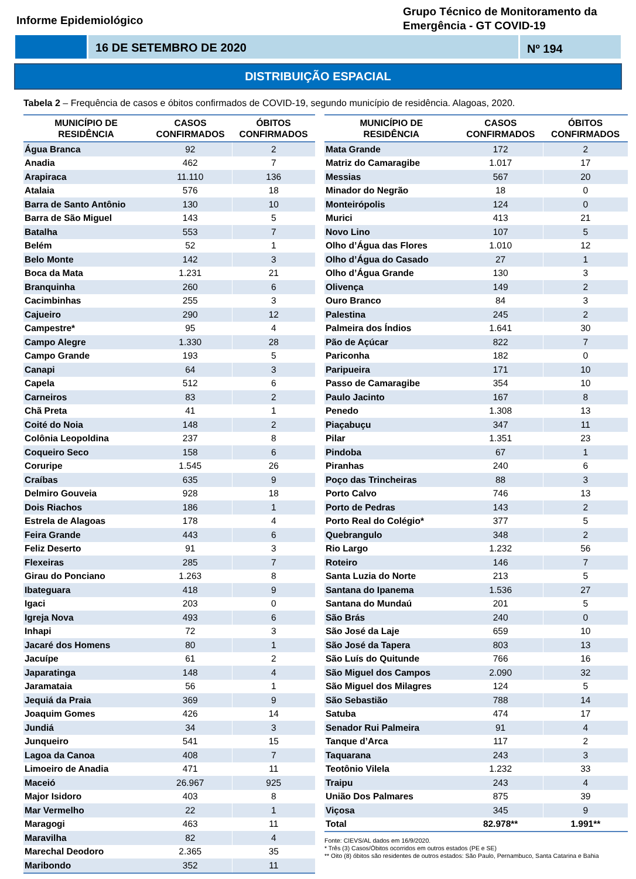Informe Epidemiológico
Grupo Técnico de Monitoramento da Emergência - GT COVID-19
16 DE SETEMBRO DE 2020 Nº 194
DISTRIBUIÇÃO ESPACIAL
Tabela 2 – Frequência de casos e óbitos confirmados de COVID-19, segundo município de residência. Alagoas, 2020.
| MUNICÍPIO DE RESIDÊNCIA | CASOS CONFIRMADOS | ÓBITOS CONFIRMADOS |
| --- | --- | --- |
| Água Branca | 92 | 2 |
| Anadia | 462 | 7 |
| Arapiraca | 11.110 | 136 |
| Atalaia | 576 | 18 |
| Barra de Santo Antônio | 130 | 10 |
| Barra de São Miguel | 143 | 5 |
| Batalha | 553 | 7 |
| Belém | 52 | 1 |
| Belo Monte | 142 | 3 |
| Boca da Mata | 1.231 | 21 |
| Branquinha | 260 | 6 |
| Cacimbinhas | 255 | 3 |
| Cajueiro | 290 | 12 |
| Campestre* | 95 | 4 |
| Campo Alegre | 1.330 | 28 |
| Campo Grande | 193 | 5 |
| Canapi | 64 | 3 |
| Capela | 512 | 6 |
| Carneiros | 83 | 2 |
| Chã Preta | 41 | 1 |
| Coité do Noia | 148 | 2 |
| Colônia Leopoldina | 237 | 8 |
| Coqueiro Seco | 158 | 6 |
| Coruripe | 1.545 | 26 |
| Craíbas | 635 | 9 |
| Delmiro Gouveia | 928 | 18 |
| Dois Riachos | 186 | 1 |
| Estrela de Alagoas | 178 | 4 |
| Feira Grande | 443 | 6 |
| Feliz Deserto | 91 | 3 |
| Flexeiras | 285 | 7 |
| Girau do Ponciano | 1.263 | 8 |
| Ibateguara | 418 | 9 |
| Igaci | 203 | 0 |
| Igreja Nova | 493 | 6 |
| Inhapi | 72 | 3 |
| Jacaré dos Homens | 80 | 1 |
| Jacuípe | 61 | 2 |
| Japaratinga | 148 | 4 |
| Jaramataia | 56 | 1 |
| Jequiá da Praia | 369 | 9 |
| Joaquim Gomes | 426 | 14 |
| Jundiá | 34 | 3 |
| Junqueiro | 541 | 15 |
| Lagoa da Canoa | 408 | 7 |
| Limoeiro de Anadia | 471 | 11 |
| Maceió | 26.967 | 925 |
| Major Isidoro | 403 | 8 |
| Mar Vermelho | 22 | 1 |
| Maragogi | 463 | 11 |
| Maravilha | 82 | 4 |
| Marechal Deodoro | 2.365 | 35 |
| Maribondo | 352 | 11 |
| MUNICÍPIO DE RESIDÊNCIA | CASOS CONFIRMADOS | ÓBITOS CONFIRMADOS |
| --- | --- | --- |
| Mata Grande | 172 | 2 |
| Matriz do Camaragibe | 1.017 | 17 |
| Messias | 567 | 20 |
| Minador do Negrão | 18 | 0 |
| Monteirópolis | 124 | 0 |
| Murici | 413 | 21 |
| Novo Lino | 107 | 5 |
| Olho d’Água das Flores | 1.010 | 12 |
| Olho d’Água do Casado | 27 | 1 |
| Olho d’Água Grande | 130 | 3 |
| Olivença | 149 | 2 |
| Ouro Branco | 84 | 3 |
| Palestina | 245 | 2 |
| Palmeira dos Índios | 1.641 | 30 |
| Pão de Açúcar | 822 | 7 |
| Pariconha | 182 | 0 |
| Paripueira | 171 | 10 |
| Passo de Camaragibe | 354 | 10 |
| Paulo Jacinto | 167 | 8 |
| Penedo | 1.308 | 13 |
| Piaçabuçu | 347 | 11 |
| Pilar | 1.351 | 23 |
| Pindoba | 67 | 1 |
| Piranhas | 240 | 6 |
| Poço das Trincheiras | 88 | 3 |
| Porto Calvo | 746 | 13 |
| Porto de Pedras | 143 | 2 |
| Porto Real do Colégio* | 377 | 5 |
| Quebrangulo | 348 | 2 |
| Rio Largo | 1.232 | 56 |
| Roteiro | 146 | 7 |
| Santa Luzia do Norte | 213 | 5 |
| Santana do Ipanema | 1.536 | 27 |
| Santana do Mundaú | 201 | 5 |
| São Brás | 240 | 0 |
| São José da Laje | 659 | 10 |
| São José da Tapera | 803 | 13 |
| São Luís do Quitunde | 766 | 16 |
| São Miguel dos Campos | 2.090 | 32 |
| São Miguel dos Milagres | 124 | 5 |
| São Sebastião | 788 | 14 |
| Satuba | 474 | 17 |
| Senador Rui Palmeira | 91 | 4 |
| Tanque d’Arca | 117 | 2 |
| Taquarana | 243 | 3 |
| Teotônio Vilela | 1.232 | 33 |
| Traipu | 243 | 4 |
| União Dos Palmares | 875 | 39 |
| Viçosa | 345 | 9 |
| Total | 82.978** | 1.991** |
Fonte: CIEVS/AL dados em 16/9/2020.
* Três (3) Casos/Óbitos ocorridos em outros estados (PE e SE)
** Oito (8) óbitos são residentes de outros estados: São Paulo, Pernambuco, Santa Catarina e Bahia